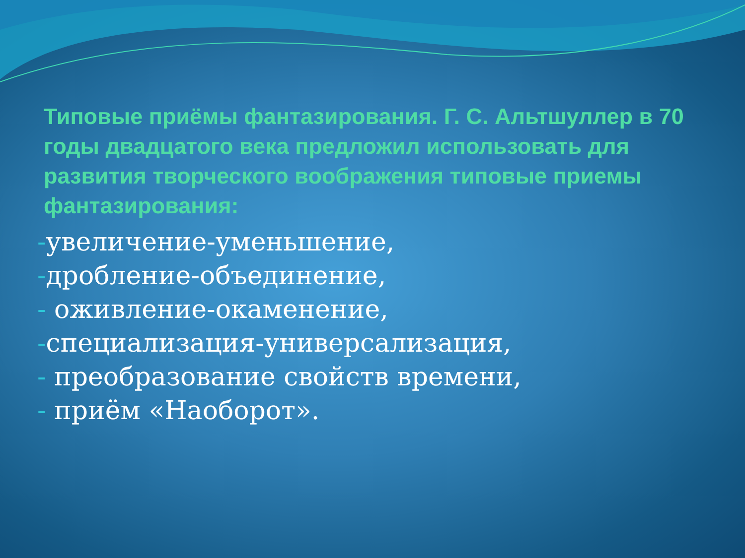Типовые приёмы фантазирования. Г. С. Альтшуллер в 70 годы двадцатого века предложил использовать для развития творческого воображения типовые приемы фантазирования:
-увеличение-уменьшение,
-дробление-объединение,
- оживление-окаменение,
-специализация-универсализация,
- преобразование свойств времени,
- приём «Наоборот».